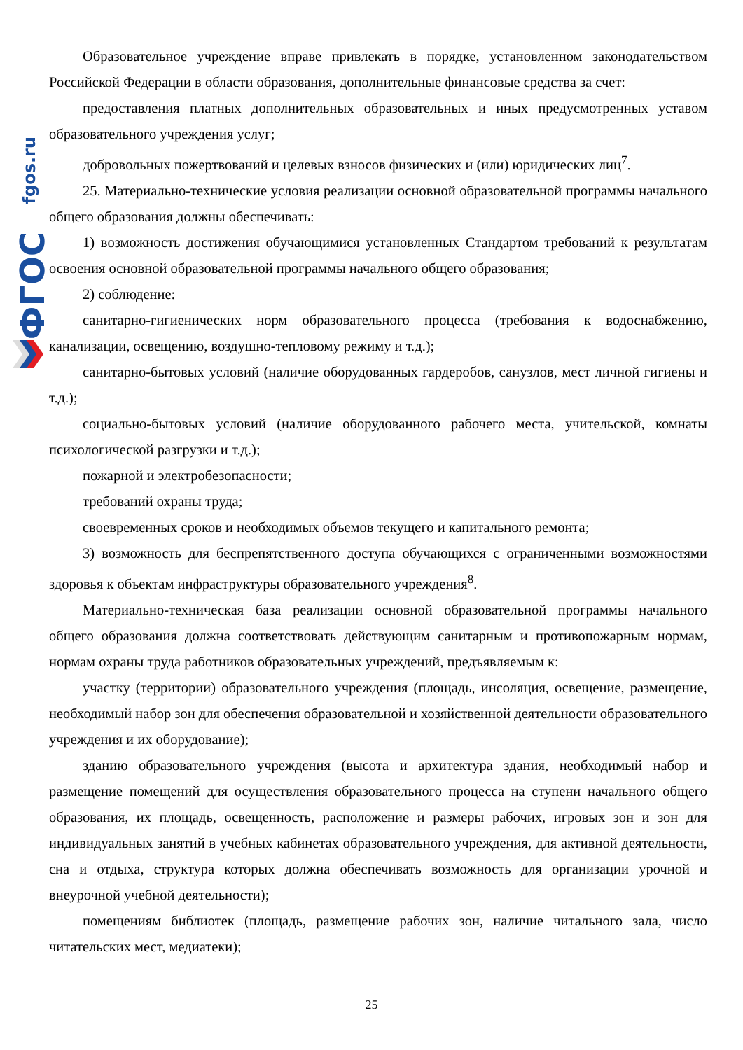fgos.ru
ФГОС
Образовательное учреждение вправе привлекать в порядке, установленном законодательством Российской Федерации в области образования, дополнительные финансовые средства за счет:
предоставления платных дополнительных образовательных и иных предусмотренных уставом образовательного учреждения услуг;
добровольных пожертвований и целевых взносов физических и (или) юридических лиц<sup>7</sup>.
25. Материально-технические условия реализации основной образовательной программы начального общего образования должны обеспечивать:
1) возможность достижения обучающимися установленных Стандартом требований к результатам освоения основной образовательной программы начального общего образования;
2) соблюдение:
санитарно-гигиенических норм образовательного процесса (требования к водоснабжению, канализации, освещению, воздушно-тепловому режиму и т.д.);
санитарно-бытовых условий (наличие оборудованных гардеробов, санузлов, мест личной гигиены и т.д.);
социально-бытовых условий (наличие оборудованного рабочего места, учительской, комнаты психологической разгрузки и т.д.);
пожарной и электробезопасности;
требований охраны труда;
своевременных сроков и необходимых объемов текущего и капитального ремонта;
3) возможность для беспрепятственного доступа обучающихся с ограниченными возможностями здоровья к объектам инфраструктуры образовательного учреждения<sup>8</sup>.
Материально-техническая база реализации основной образовательной программы начального общего образования должна соответствовать действующим санитарным и противопожарным нормам, нормам охраны труда работников образовательных учреждений, предъявляемым к:
участку (территории) образовательного учреждения (площадь, инсоляция, освещение, размещение, необходимый набор зон для обеспечения образовательной и хозяйственной деятельности образовательного учреждения и их оборудование);
зданию образовательного учреждения (высота и архитектура здания, необходимый набор и размещение помещений для осуществления образовательного процесса на ступени начального общего образования, их площадь, освещенность, расположение и размеры рабочих, игровых зон и зон для индивидуальных занятий в учебных кабинетах образовательного учреждения, для активной деятельности, сна и отдыха, структура которых должна обеспечивать возможность для организации урочной и внеурочной учебной деятельности);
помещениям библиотек (площадь, размещение рабочих зон, наличие читального зала, число читательских мест, медиатеки);
25